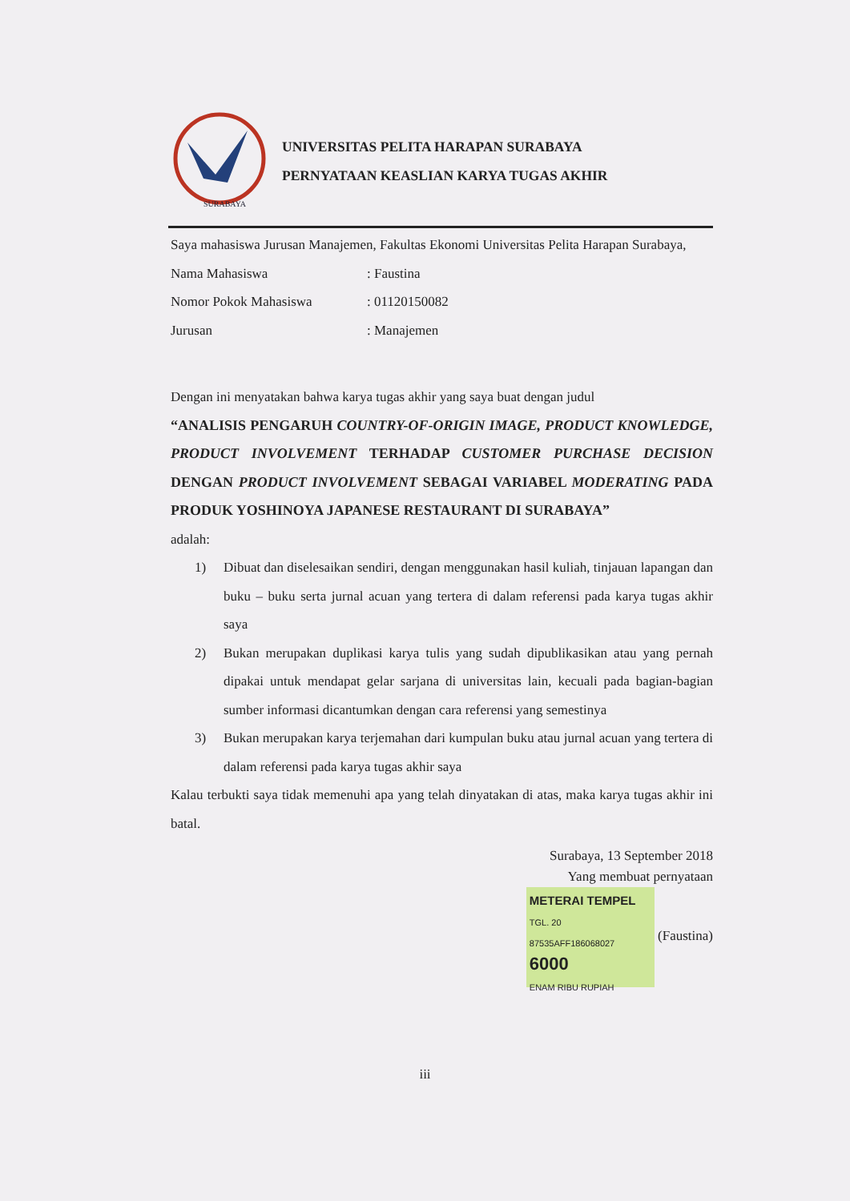SURABAYA
UNIVERSITAS PELITA HARAPAN SURABAYA
PERNYATAAN KEASLIAN KARYA TUGAS AKHIR
Saya mahasiswa Jurusan Manajemen, Fakultas Ekonomi Universitas Pelita Harapan Surabaya,
| Nama Mahasiswa | : Faustina |
| Nomor Pokok Mahasiswa | : 01120150082 |
| Jurusan | : Manajemen |
Dengan ini menyatakan bahwa karya tugas akhir yang saya buat dengan judul
“ANALISIS PENGARUH COUNTRY-OF-ORIGIN IMAGE, PRODUCT KNOWLEDGE, PRODUCT INVOLVEMENT TERHADAP CUSTOMER PURCHASE DECISION DENGAN PRODUCT INVOLVEMENT SEBAGAI VARIABEL MODERATING PADA PRODUK YOSHINOYA JAPANESE RESTAURANT DI SURABAYA”
adalah:
1) Dibuat dan diselesaikan sendiri, dengan menggunakan hasil kuliah, tinjauan lapangan dan buku – buku serta jurnal acuan yang tertera di dalam referensi pada karya tugas akhir saya
2) Bukan merupakan duplikasi karya tulis yang sudah dipublikasikan atau yang pernah dipakai untuk mendapat gelar sarjana di universitas lain, kecuali pada bagian-bagian sumber informasi dicantumkan dengan cara referensi yang semestinya
3) Bukan merupakan karya terjemahan dari kumpulan buku atau jurnal acuan yang tertera di dalam referensi pada karya tugas akhir saya
Kalau terbukti saya tidak memenuhi apa yang telah dinyatakan di atas, maka karya tugas akhir ini batal.
Surabaya, 13 September 2018
Yang membuat pernyataan
METERAI TEMPEL
TGL. 20
87535AFF186068027
6000
ENAM RIBU RUPIAH (Faustina)
iii